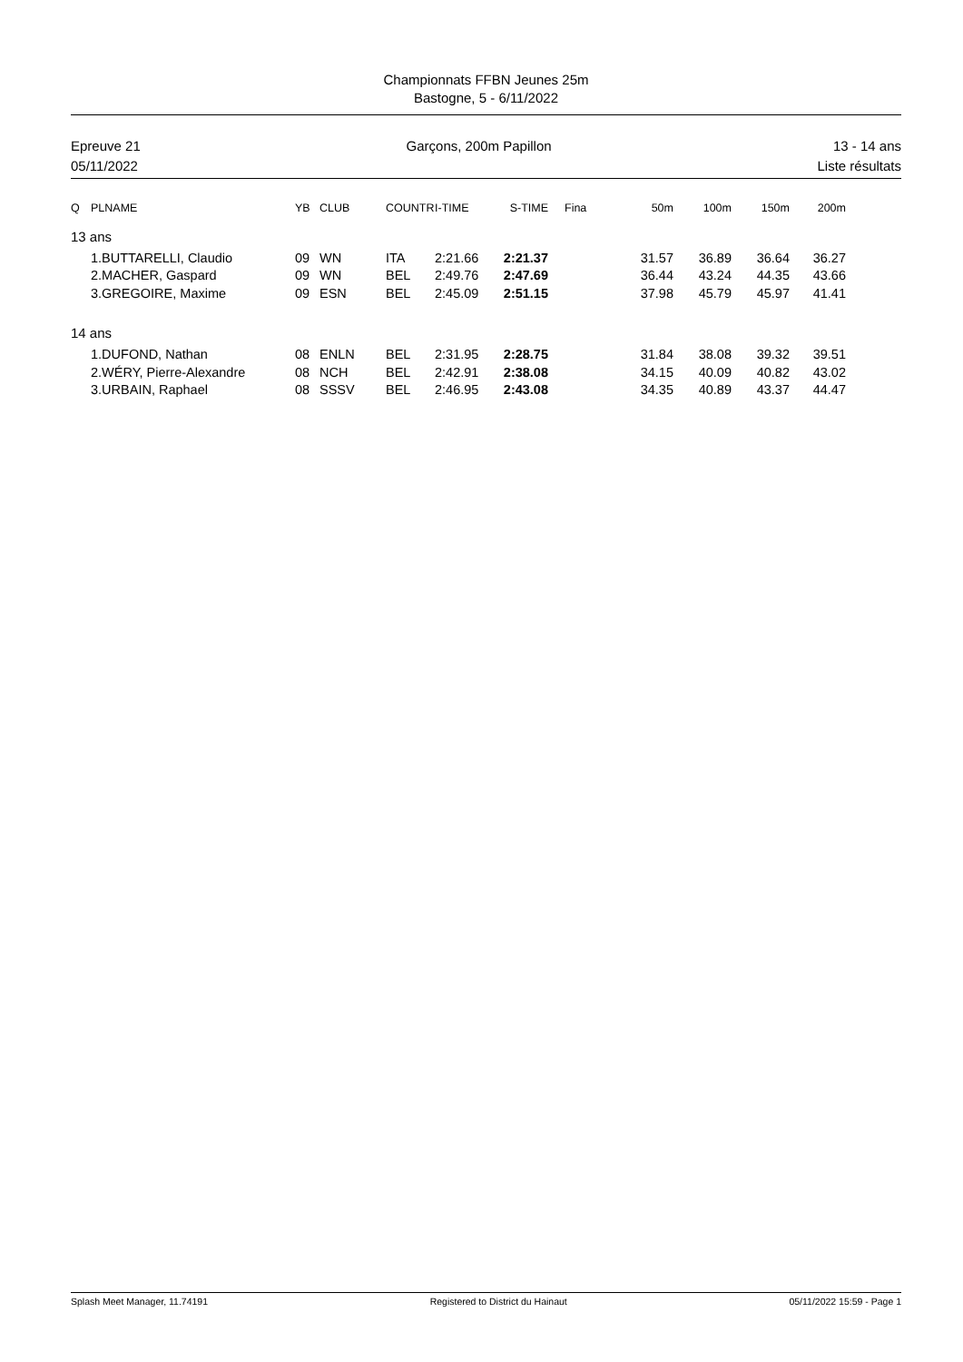Championnats FFBN Jeunes 25m
Bastogne, 5 - 6/11/2022
Epreuve 21
05/11/2022
Garçons, 200m Papillon 13 - 14 ans
Liste résultats
| Q | PLNAME | YB | CLUB | COUNTR | I-TIME | S-TIME | | Fina | 50m | 100m | 150m | 200m |
| --- | --- | --- | --- | --- | --- | --- | --- | --- | --- | --- | --- | --- |
| 13 ans | | | | | | | | | | | | |
| | 1.BUTTARELLI, Claudio | 09 | WN | ITA | 2:21.66 | 2:21.37 | | | 31.57 | 36.89 | 36.64 | 36.27 |
| | 2.MACHER, Gaspard | 09 | WN | BEL | 2:49.76 | 2:47.69 | | | 36.44 | 43.24 | 44.35 | 43.66 |
| | 3.GREGOIRE, Maxime | 09 | ESN | BEL | 2:45.09 | 2:51.15 | | | 37.98 | 45.79 | 45.97 | 41.41 |
| 14 ans | | | | | | | | | | | | |
| | 1.DUFOND, Nathan | 08 | ENLN | BEL | 2:31.95 | 2:28.75 | | | 31.84 | 38.08 | 39.32 | 39.51 |
| | 2.WÉRY, Pierre-Alexandre | 08 | NCH | BEL | 2:42.91 | 2:38.08 | | | 34.15 | 40.09 | 40.82 | 43.02 |
| | 3.URBAIN, Raphael | 08 | SSSV | BEL | 2:46.95 | 2:43.08 | | | 34.35 | 40.89 | 43.37 | 44.47 |
Splash Meet Manager, 11.74191 Registered to District du Hainaut
05/11/2022 15:59 - Page 1